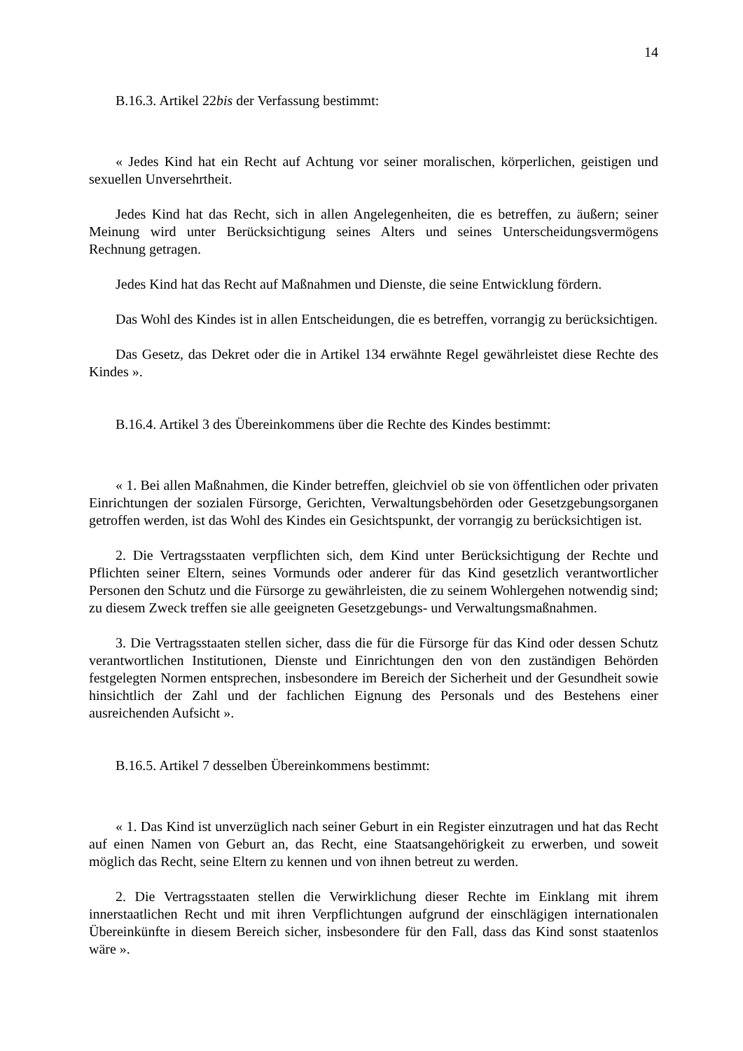14
B.16.3. Artikel 22bis der Verfassung bestimmt:
« Jedes Kind hat ein Recht auf Achtung vor seiner moralischen, körperlichen, geistigen und sexuellen Unversehrtheit.
Jedes Kind hat das Recht, sich in allen Angelegenheiten, die es betreffen, zu äußern; seiner Meinung wird unter Berücksichtigung seines Alters und seines Unterscheidungsvermögens Rechnung getragen.
Jedes Kind hat das Recht auf Maßnahmen und Dienste, die seine Entwicklung fördern.
Das Wohl des Kindes ist in allen Entscheidungen, die es betreffen, vorrangig zu berücksichtigen.
Das Gesetz, das Dekret oder die in Artikel 134 erwähnte Regel gewährleistet diese Rechte des Kindes ».
B.16.4. Artikel 3 des Übereinkommens über die Rechte des Kindes bestimmt:
« 1. Bei allen Maßnahmen, die Kinder betreffen, gleichviel ob sie von öffentlichen oder privaten Einrichtungen der sozialen Fürsorge, Gerichten, Verwaltungsbehörden oder Gesetzgebungsorganen getroffen werden, ist das Wohl des Kindes ein Gesichtspunkt, der vorrangig zu berücksichtigen ist.
2. Die Vertragsstaaten verpflichten sich, dem Kind unter Berücksichtigung der Rechte und Pflichten seiner Eltern, seines Vormunds oder anderer für das Kind gesetzlich verantwortlicher Personen den Schutz und die Fürsorge zu gewährleisten, die zu seinem Wohlergehen notwendig sind; zu diesem Zweck treffen sie alle geeigneten Gesetzgebungs- und Verwaltungsmaßnahmen.
3. Die Vertragsstaaten stellen sicher, dass die für die Fürsorge für das Kind oder dessen Schutz verantwortlichen Institutionen, Dienste und Einrichtungen den von den zuständigen Behörden festgelegten Normen entsprechen, insbesondere im Bereich der Sicherheit und der Gesundheit sowie hinsichtlich der Zahl und der fachlichen Eignung des Personals und des Bestehens einer ausreichenden Aufsicht ».
B.16.5. Artikel 7 desselben Übereinkommens bestimmt:
« 1. Das Kind ist unverzüglich nach seiner Geburt in ein Register einzutragen und hat das Recht auf einen Namen von Geburt an, das Recht, eine Staatsangehörigkeit zu erwerben, und soweit möglich das Recht, seine Eltern zu kennen und von ihnen betreut zu werden.
2. Die Vertragsstaaten stellen die Verwirklichung dieser Rechte im Einklang mit ihrem innerstaatlichen Recht und mit ihren Verpflichtungen aufgrund der einschlägigen internationalen Übereinkünfte in diesem Bereich sicher, insbesondere für den Fall, dass das Kind sonst staatenlos wäre ».